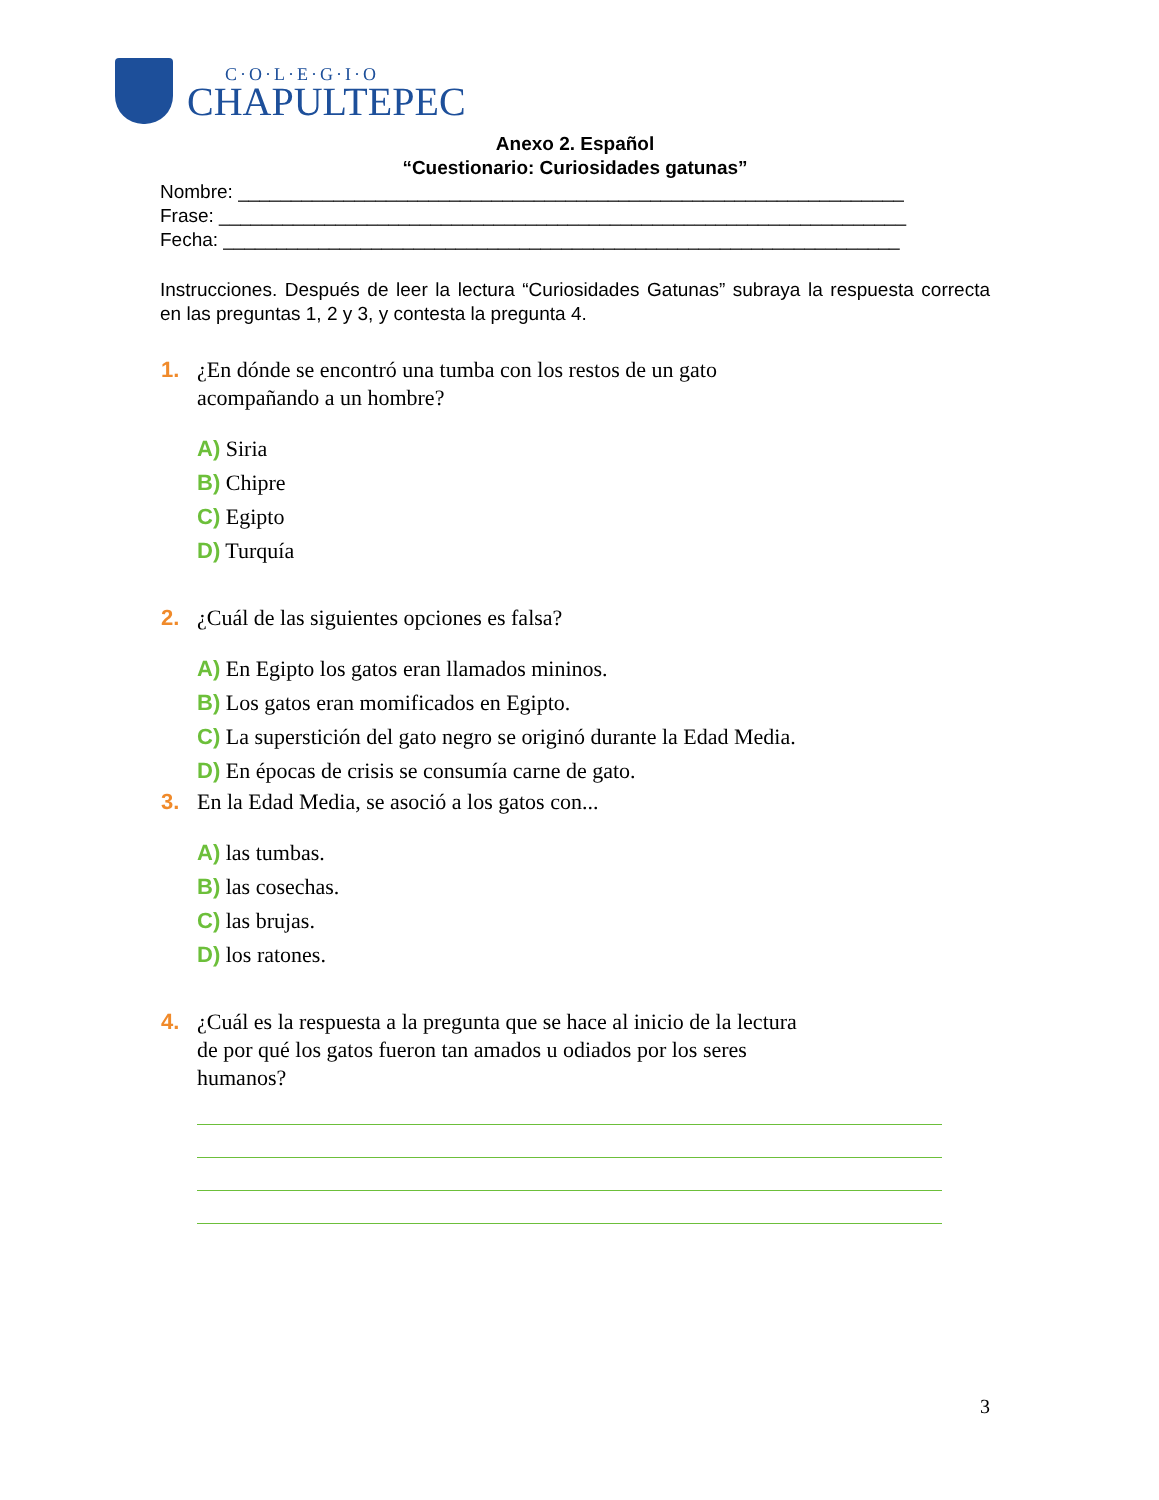C·O·L·E·G·I·O
CHAPULTEPEC
Anexo 2. Español
“Cuestionario: Curiosidades gatunas”
Nombre: _______________________________________________________________
Frase: _________________________________________________________________
Fecha: ________________________________________________________________
Instrucciones. Después de leer la lectura “Curiosidades Gatunas” subraya la respuesta correcta en las preguntas 1, 2 y 3, y contesta la pregunta 4.
1. ¿En dónde se encontró una tumba con los restos de un gato
acompañando a un hombre?
A) Siria
B) Chipre
C) Egipto
D) Turquía
2. ¿Cuál de las siguientes opciones es falsa?
A) En Egipto los gatos eran llamados mininos.
B) Los gatos eran momificados en Egipto.
C) La superstición del gato negro se originó durante la Edad Media.
D) En épocas de crisis se consumía carne de gato.
3. En la Edad Media, se asoció a los gatos con...
A) las tumbas.
B) las cosechas.
C) las brujas.
D) los ratones.
4. ¿Cuál es la respuesta a la pregunta que se hace al inicio de la lectura
de por qué los gatos fueron tan amados u odiados por los seres
humanos?
3